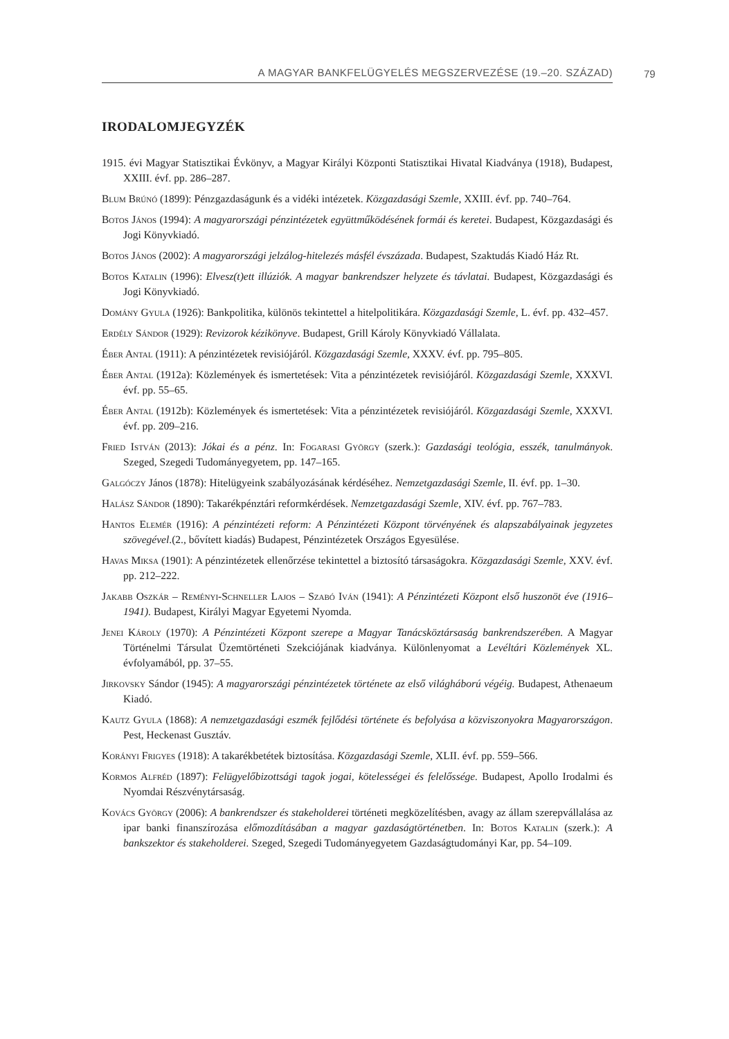A MAGYAR BANKFELÜGYELÉS MEGSZERVEZÉSE (19.–20. SZÁZAD) 79
IRODALOMJEGYZÉK
1915. évi Magyar Statisztikai Évkönyv, a Magyar Királyi Központi Statisztikai Hivatal Kiadványa (1918), Budapest, XXIII. évf. pp. 286–287.
Blum Brúnó (1899): Pénzgazdaságunk és a vidéki intézetek. Közgazdasági Szemle, XXIII. évf. pp. 740–764.
Botos János (1994): A magyarországi pénzintézetek együttműködésének formái és keretei. Budapest, Közgazdasági és Jogi Könyvkiadó.
Botos János (2002): A magyarországi jelzálog-hitelezés másfél évszázada. Budapest, Szaktudás Kiadó Ház Rt.
Botos Katalin (1996): Elvesz(t)ett illúziók. A magyar bankrendszer helyzete és távlatai. Budapest, Közgazdasági és Jogi Könyvkiadó.
Domány Gyula (1926): Bankpolitika, különös tekintettel a hitelpolitikára. Közgazdasági Szemle, L. évf. pp. 432–457.
Erdély Sándor (1929): Revizorok kézikönyve. Budapest, Grill Károly Könyvkiadó Vállalata.
Éber Antal (1911): A pénzintézetek revisiójáról. Közgazdasági Szemle, XXXV. évf. pp. 795–805.
Éber Antal (1912a): Közlemények és ismertetések: Vita a pénzintézetek revisiójáról. Közgazdasági Szemle, XXXVI. évf. pp. 55–65.
Éber Antal (1912b): Közlemények és ismertetések: Vita a pénzintézetek revisiójáról. Közgazdasági Szemle, XXXVI. évf. pp. 209–216.
Fried István (2013): Jókai és a pénz. In: Fogarasi György (szerk.): Gazdasági teológia, esszék, tanulmányok. Szeged, Szegedi Tudományegyetem, pp. 147–165.
Galgóczy János (1878): Hitelügyeink szabályozásának kérdéséhez. Nemzetgazdasági Szemle, II. évf. pp. 1–30.
Halász Sándor (1890): Takarékpénztári reformkérdések. Nemzetgazdasági Szemle, XIV. évf. pp. 767–783.
Hantos Elemér (1916): A pénzintézeti reform: A Pénzintézeti Központ törvényének és alapszabályainak jegyzetes szövegével.(2., bővített kiadás) Budapest, Pénzintézetek Országos Egyesülése.
Havas Miksa (1901): A pénzintézetek ellenőrzése tekintettel a biztosító társaságokra. Közgazdasági Szemle, XXV. évf. pp. 212–222.
Jakabb Oszkár – Reményi-Schneller Lajos – Szabó Iván (1941): A Pénzintézeti Központ első huszonöt éve (1916–1941). Budapest, Királyi Magyar Egyetemi Nyomda.
Jenei Károly (1970): A Pénzintézeti Központ szerepe a Magyar Tanácsköztársaság bankrendszerében. A Magyar Történelmi Társulat Üzemtörténeti Szekciójának kiadványa. Különlenyomat a Levéltári Közlemények XL. évfolyamából, pp. 37–55.
Jirkovsky Sándor (1945): A magyarországi pénzintézetek története az első világháború végéig. Budapest, Athenaeum Kiadó.
Kautz Gyula (1868): A nemzetgazdasági eszmék fejlődési története és befolyása a közviszonyokra Magyarországon. Pest, Heckenast Gusztáv.
Korányi Frigyes (1918): A takarékbetétek biztosítása. Közgazdasági Szemle, XLII. évf. pp. 559–566.
Kormos Alfréd (1897): Felügyelőbizottsági tagok jogai, kötelességei és felelőssége. Budapest, Apollo Irodalmi és Nyomdai Részvénytársaság.
Kovács György (2006): A bankrendszer és stakeholderei történeti megközelítésben, avagy az állam szerepvállalása az ipar banki finanszírozása előmozdításában a magyar gazdaságtörténetben. In: Botos Katalin (szerk.): A bankszektor és stakeholderei. Szeged, Szegedi Tudományegyetem Gazdaságtudományi Kar, pp. 54–109.